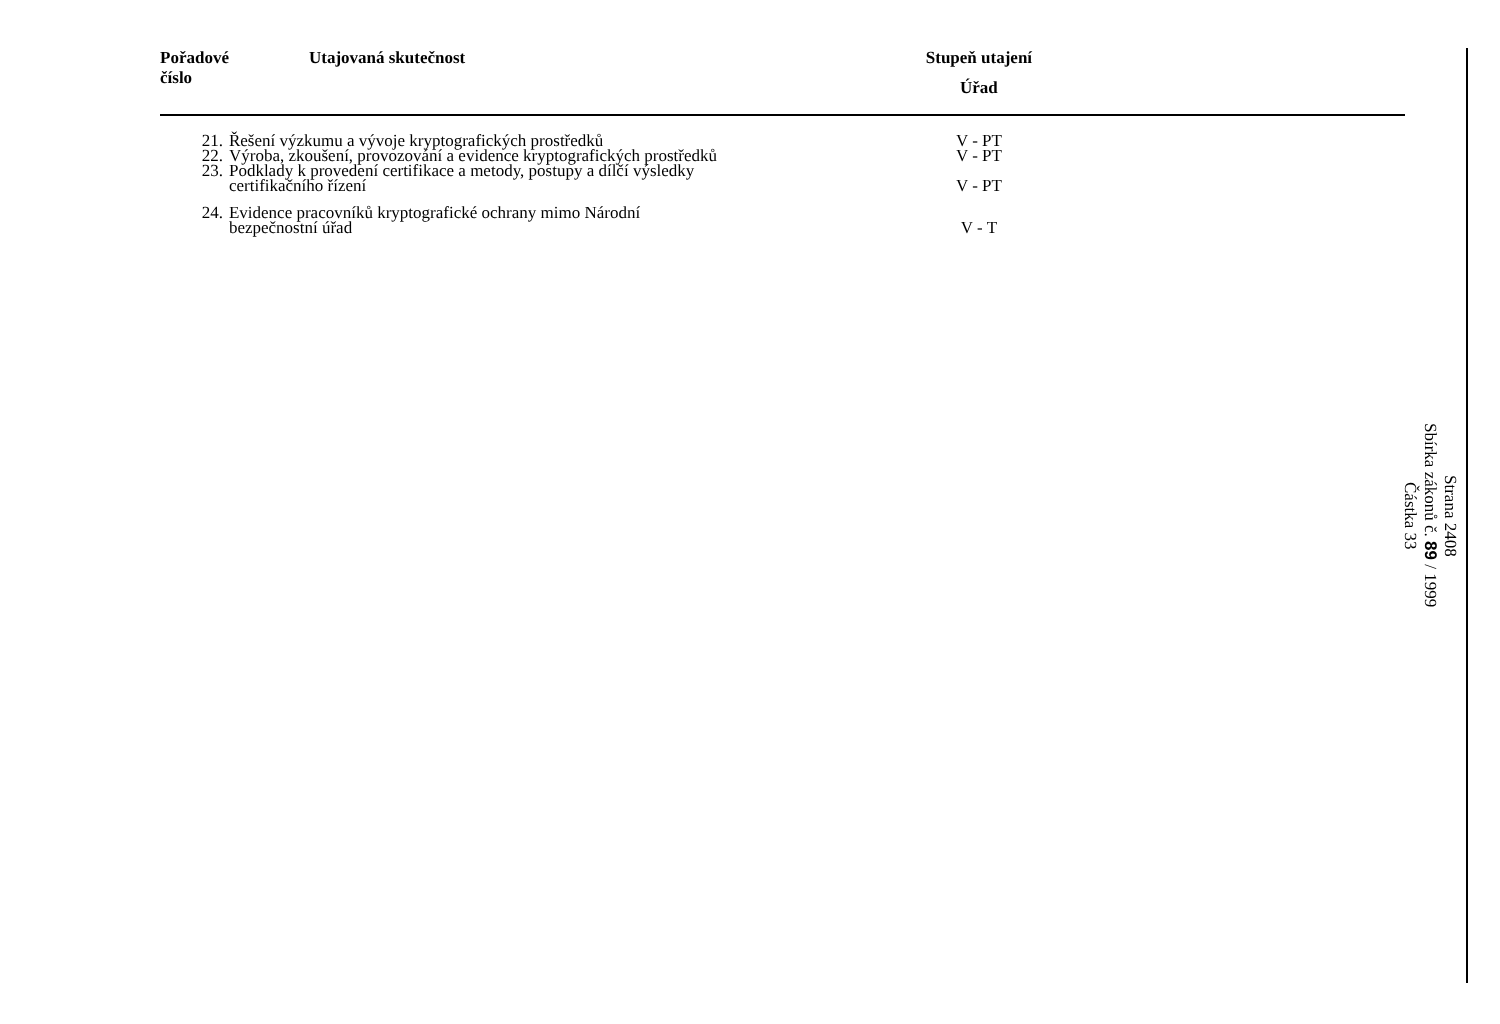| Pořadové číslo | Utajovaná skutečnost | Stupeň utajení Úřad | |
| --- | --- | --- | --- |
| 21. | Řešení výzkumu a vývoje kryptografických prostředků | V - PT | |
| 22. | Výroba, zkoušení, provozování a evidence kryptografických prostředků | V - PT | |
| 23. | Podklady k provedení certifikace a metody, postupy a dílčí výsledky certifikačního řízení | V - PT | |
| 24. | Evidence pracovníků kryptografické ochrany mimo Národní bezpečnostní úřad | V - T | |
Strana 2408
Sbírka zákonů č. 89 / 1999
Částka 33